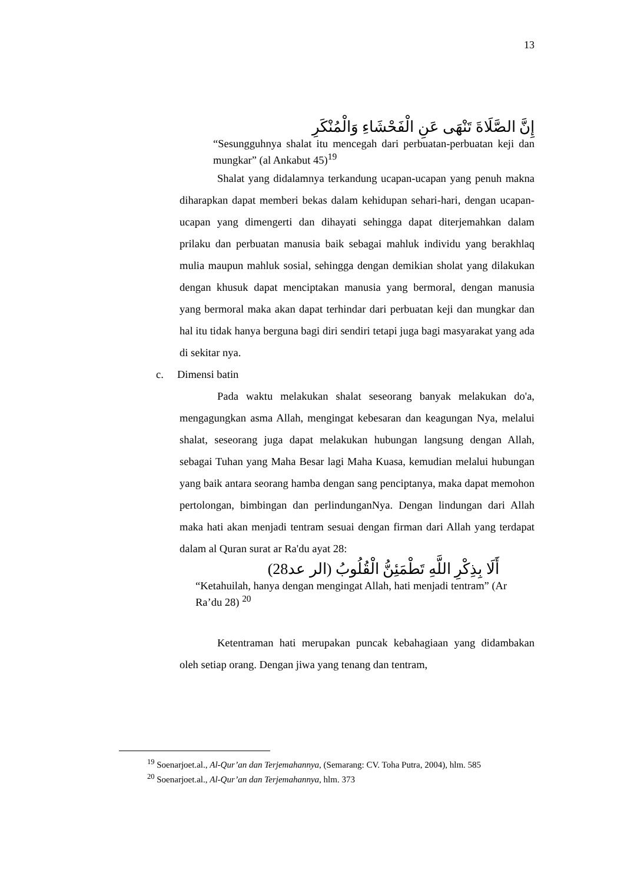13
إِنَّ الصَّلَاةَ تَنْهَى عَنِ الْفَحْشَاءِ وَالْمُنْكَرِ
“Sesungguhnya shalat itu mencegah dari perbuatan-perbuatan keji dan mungkar” (al Ankabut 45)<sup>19</sup>
Shalat yang didalamnya terkandung ucapan-ucapan yang penuh makna diharapkan dapat memberi bekas dalam kehidupan sehari-hari, dengan ucapan-ucapan yang dimengerti dan dihayati sehingga dapat diterjemahkan dalam prilaku dan perbuatan manusia baik sebagai mahluk individu yang berakhlaq mulia maupun mahluk sosial, sehingga dengan demikian sholat yang dilakukan dengan khusuk dapat menciptakan manusia yang bermoral, dengan manusia yang bermoral maka akan dapat terhindar dari perbuatan keji dan mungkar dan hal itu tidak hanya berguna bagi diri sendiri tetapi juga bagi masyarakat yang ada di sekitar nya.
c. Dimensi batin
Pada waktu melakukan shalat seseorang banyak melakukan do'a, mengagungkan asma Allah, mengingat kebesaran dan keagungan Nya, melalui shalat, seseorang juga dapat melakukan hubungan langsung dengan Allah, sebagai Tuhan yang Maha Besar lagi Maha Kuasa, kemudian melalui hubungan yang baik antara seorang hamba dengan sang penciptanya, maka dapat memohon pertolongan, bimbingan dan perlindunganNya. Dengan lindungan dari Allah maka hati akan menjadi tentram sesuai dengan firman dari Allah yang terdapat dalam al Quran surat ar Ra'du ayat 28:
أَلَا بِذِكْرِ اللَّهِ تَطْمَئِنُّ الْقُلُوبُ (الر عد28)
“Ketahuilah, hanya dengan mengingat Allah, hati menjadi tentram” (Ar Ra’du 28) <sup>20</sup>
Ketentraman hati merupakan puncak kebahagiaan yang didambakan oleh setiap orang. Dengan jiwa yang tenang dan tentram,
<sup>19</sup> Soenarjoet.al., Al-Qur’an dan Terjemahannya, (Semarang: CV. Toha Putra, 2004), hlm. 585
<sup>20</sup> Soenarjoet.al., Al-Qur’an dan Terjemahannya, hlm. 373